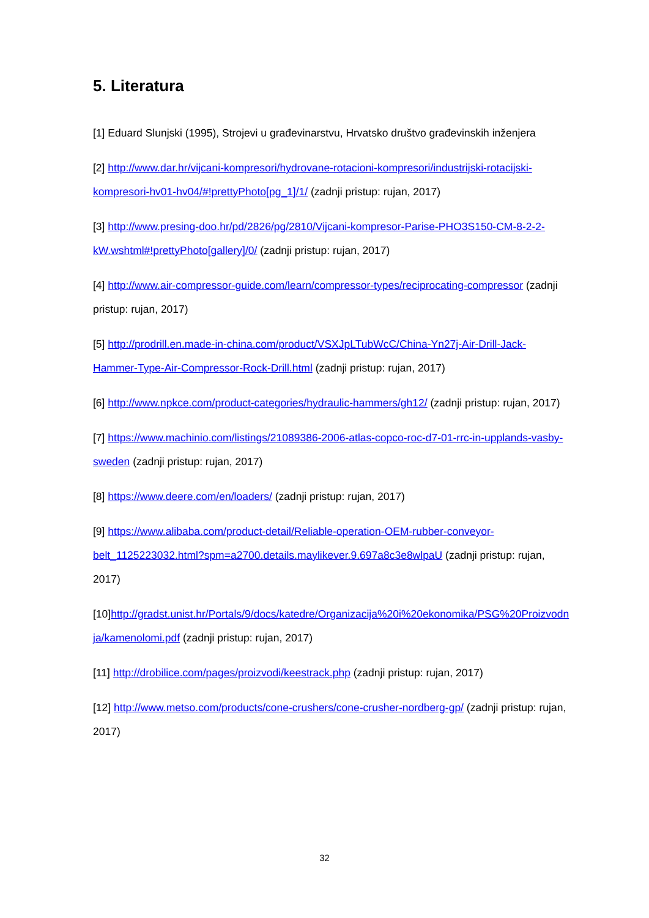5. Literatura
[1] Eduard Slunjski (1995), Strojevi u građevinarstvu, Hrvatsko društvo građevinskih inženjera
[2] http://www.dar.hr/vijcani-kompresori/hydrovane-rotacioni-kompresori/industrijski-rotacijski-kompresori-hv01-hv04/#!prettyPhoto[pg_1]/1/ (zadnji pristup: rujan, 2017)
[3] http://www.presing-doo.hr/pd/2826/pg/2810/Vijcani-kompresor-Parise-PHO3S150-CM-8-2-2-kW.wshtml#!prettyPhoto[gallery]/0/ (zadnji pristup: rujan, 2017)
[4] http://www.air-compressor-guide.com/learn/compressor-types/reciprocating-compressor (zadnji pristup: rujan, 2017)
[5] http://prodrill.en.made-in-china.com/product/VSXJpLTubWcC/China-Yn27j-Air-Drill-Jack-Hammer-Type-Air-Compressor-Rock-Drill.html (zadnji pristup: rujan, 2017)
[6] http://www.npkce.com/product-categories/hydraulic-hammers/gh12/ (zadnji pristup: rujan, 2017)
[7] https://www.machinio.com/listings/21089386-2006-atlas-copco-roc-d7-01-rrc-in-upplands-vasby-sweden (zadnji pristup: rujan, 2017)
[8] https://www.deere.com/en/loaders/ (zadnji pristup: rujan, 2017)
[9] https://www.alibaba.com/product-detail/Reliable-operation-OEM-rubber-conveyor-belt_1125223032.html?spm=a2700.details.maylikever.9.697a8c3e8wlpaU (zadnji pristup: rujan, 2017)
[10]http://gradst.unist.hr/Portals/9/docs/katedre/Organizacija%20i%20ekonomika/PSG%20Proizvodnja/kamenolomi.pdf (zadnji pristup: rujan, 2017)
[11] http://drobilice.com/pages/proizvodi/keestrack.php (zadnji pristup: rujan, 2017)
[12] http://www.metso.com/products/cone-crushers/cone-crusher-nordberg-gp/ (zadnji pristup: rujan, 2017)
32